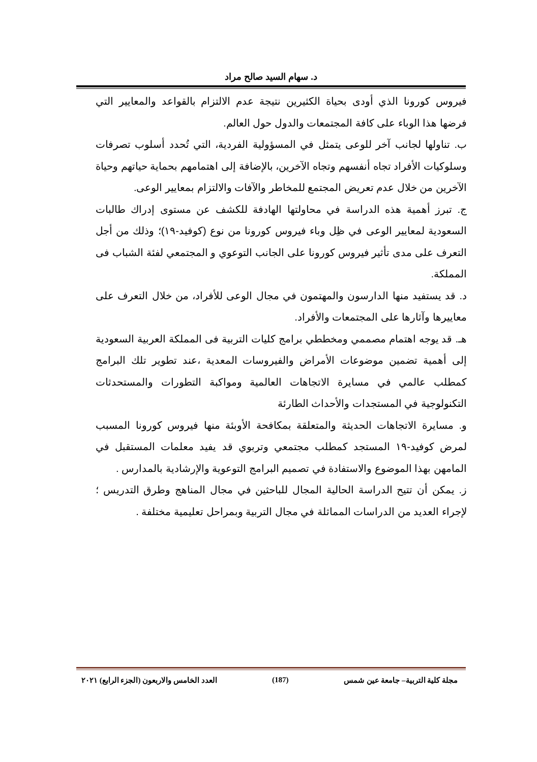د. سهام السيد صالح مراد
فيروس كورونا الذي أودى بحياة الكثيرين نتيجة عدم الالتزام بالقواعد والمعايير التي فرضها هذا الوباء على كافة المجتمعات والدول حول العالم.
ب. تناولها لجانب آخر للوعى يتمثل في المسؤولية الفردية، التي تُحدد أسلوب تصرفات وسلوكيات الأفراد تجاه أنفسهم وتجاه الآخرين، بالإضافة إلى اهتمامهم بحماية حياتهم وحياة الآخرين من خلال عدم تعريض المجتمع للمخاطر والآفات والالتزام بمعايير الوعى.
ج. تبرز أهمية هذه الدراسة في محاولتها الهادفة للكشف عن مستوى إدراك طالبات السعودية لمعايير الوعى في ظِل وباء فيروس كورونا من نوع (كوفيد-١٩)؛ وذلك من أجل التعرف على مدى تأثير فيروس كورونا على الجانب التوعوي و المجتمعي لفئة الشباب فى المملكة.
د. قد يستفيد منها الدارسون والمهتمون في مجال الوعى للأفراد، من خلال التعرف على معاييرها وآثارها على المجتمعات والأفراد.
هـ. قد يوجه اهتمام مصممي ومخططي برامج كليات التربية فى المملكة العربية السعودية إلى أهمية تضمين موضوعات الأمراض والفيروسات المعدية ،عند تطوير تلك البرامج كمطلب عالمي في مسايرة الاتجاهات العالمية ومواكبة التطورات والمستحدثات التكنولوجية في المستجدات والأحداث الطارئة
و. مسايرة الاتجاهات الحديثة والمتعلقة بمكافحة الأوبئة منها فيروس كورونا المسبب لمرض كوفيد-١٩ المستجد كمطلب مجتمعي وتربوي قد يفيد معلمات المستقبل في المامهن بهذا الموضوع والاستفادة في تصميم البرامج التوعوية والإرشادية بالمدارس .
ز. يمكن أن تتيح الدراسة الحالية المجال للباحثين في مجال المناهج وطرق التدريس ؛ لإجراء العديد من الدراسات المماثلة في مجال التربية وبمراحل تعليمية مختلفة .
مجلة كلية التربية– جامعة عين شمس (187) العدد الخامس والاربعون (الجزء الرابع) ٢٠٢١